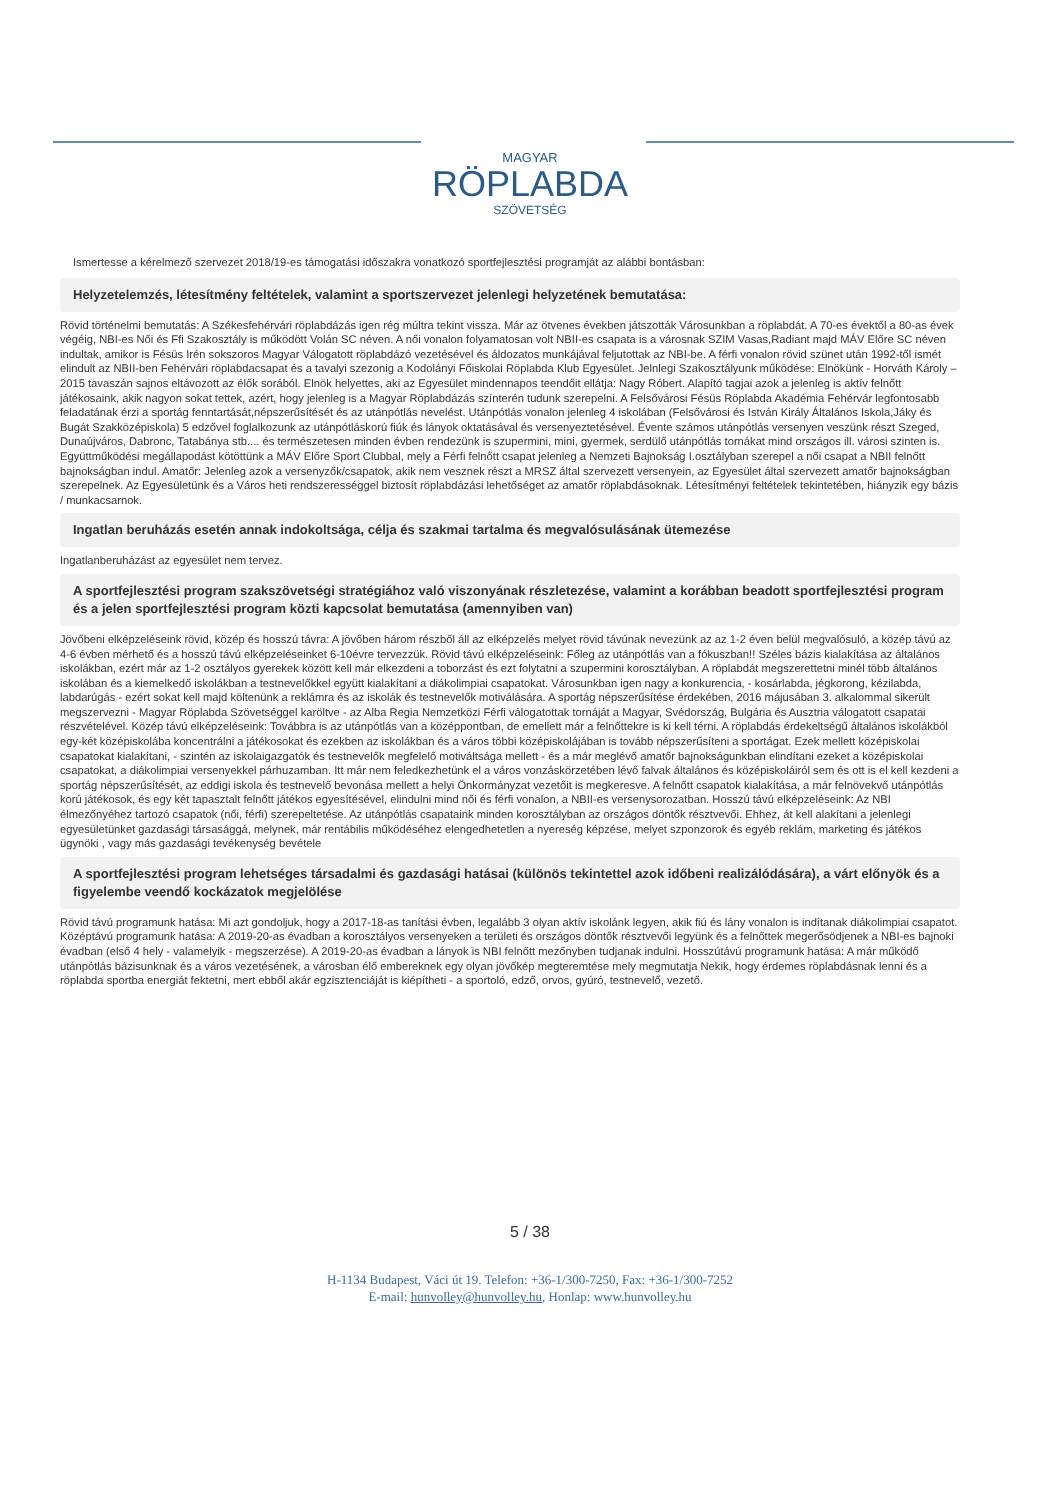MAGYAR
RÖPLABDA
SZÖVETSÉG
Ismertesse a kérelmező szervezet 2018/19-es támogatási időszakra vonatkozó sportfejlesztési programját az alábbi bontásban:
Helyzetelemzés, létesítmény feltételek, valamint a sportszervezet jelenlegi helyzetének bemutatása:
Rövid történelmi bemutatás: A Székesfehérvári röplabdázás igen rég múltra tekint vissza. Már az ötvenes években játszották Városunkban a röplabdát. A 70-es évektől a 80-as évek végéig, NBI-es Női és Ffi Szakosztály is működött Volán SC néven. A női vonalon folyamatosan volt NBII-es csapata is a városnak SZIM Vasas,Radiant majd MÁV Előre SC néven indultak, amikor is Fésüs Irén sokszoros Magyar Válogatott röplabdázó vezetésével és áldozatos munkájával feljutottak az NBI-be. A férfi vonalon rövid szünet után 1992-től ismét elindult az NBII-ben Fehérvári röplabdacsapat és a tavalyi szezonig a Kodolányi Főiskolai Röplabda Klub Egyesület. Jelnlegi Szakosztályunk működése: Elnökünk - Horváth Károly – 2015 tavaszán sajnos eltávozott az élők sorából. Elnök helyettes, aki az Egyesület mindennapos teendőit ellátja: Nagy Róbert. Alapító tagjai azok a jelenleg is aktív felnőtt játékosaink, akik nagyon sokat tettek, azért, hogy jelenleg is a Magyar Röplabdázás színterén tudunk szerepelni. A Felsővárosi Fésüs Röplabda Akadémia Fehérvár legfontosabb feladatának érzi a sportág fenntartását,népszerűsítését és az utánpótlás nevelést. Utánpótlás vonalon jelenleg 4 iskolában (Felsővárosi és István Király Általános Iskola,Jáky és Bugát Szakközépiskola) 5 edzővel foglalkozunk az utánpótláskorú fiúk és lányok oktatásával és versenyeztetésével. Évente számos utánpótlás versenyen veszünk részt Szeged, Dunaújváros, Dabronc, Tatabánya stb.... és természetesen minden évben rendezünk is szupermini, mini, gyermek, serdülő utánpótlás tornákat mind országos ill. városi szinten is. Együttműködési megállapodást kötöttünk a MÁV Előre Sport Clubbal, mely a Férfi felnőtt csapat jelenleg a Nemzeti Bajnokság I.osztályban szerepel a női csapat a NBII felnőtt bajnokságban indul. Amatőr: Jelenleg azok a versenyzők/csapatok, akik nem vesznek részt a MRSZ által szervezett versenyein, az Egyesület által szervezett amatőr bajnokságban szerepelnek. Az Egyesületünk és a Város heti rendszerességgel biztosít röplabdázási lehetőséget az amatőr röplabdásoknak. Létesítményi feltételek tekintetében, hiányzik egy bázis / munkacsarnok.
Ingatlan beruházás esetén annak indokoltsága, célja és szakmai tartalma és megvalósulásának ütemezése
Ingatlanberuházást az egyesület nem tervez.
A sportfejlesztési program szakszövetségi stratégiához való viszonyának részletezése, valamint a korábban beadott sportfejlesztési program és a jelen sportfejlesztési program közti kapcsolat bemutatása (amennyiben van)
Jövőbeni elképzeléseink rövid, közép és hosszú távra: A jövőben három részből áll az elképzelés melyet rövid távúnak nevezünk az az 1-2 éven belül megvalósuló, a közép távú az 4-6 évben mérhető és a hosszú távú elképzeléseinket 6-10évre tervezzük. Rövid távú elképzeléseink: Főleg az utánpótlás van a fókuszban!! Széles bázis kialakítása az általános iskolákban, ezért már az 1-2 osztályos gyerekek között kell már elkezdeni a toborzást és ezt folytatni a szupermini korosztályban. A röplabdát megszerettetni minél több általános iskolában és a kiemelkedő iskolákban a testnevelőkkel együtt kialakítani a diákolimpiai csapatokat. Városunkban igen nagy a konkurencia, - kosárlabda, jégkorong, kézilabda, labdarúgás - ezért sokat kell majd költenünk a reklámra és az iskolák és testnevelők motiválására. A sportág népszerűsítése érdekében, 2016 májusában 3. alkalommal sikerült megszervezni - Magyar Röplabda Szövetséggel karöltve - az Alba Regia Nemzetközi Férfi válogatottak tornáját a Magyar, Svédország, Bulgária és Ausztria válogatott csapatai részvételével. Közép távú elképzeléseink: Továbbra is az utánpótlás van a középpontban, de emellett már a felnőttekre is ki kell térni. A röplabdás érdekeltségű általános iskolákból egy-két középiskolába koncentrálni a játékosokat és ezekben az iskolákban és a város többi középiskolájában is tovább népszerűsíteni a sportágat. Ezek mellett középiskolai csapatokat kialakítani, - szintén az iskolaigazgatók és testnevelők megfelelő motiváltsága mellett - és a már meglévő amatőr bajnokságunkban elindítani ezeket a középiskolai csapatokat, a diákolimpiai versenyekkel párhuzamban. Itt már nem feledkezhetünk el a város vonzáskörzetében lévő falvak általános és középiskoláiról sem és ott is el kell kezdeni a sportág népszerűsítését, az eddigi iskola és testnevelő bevonása mellett a helyi Önkormányzat vezetőit is megkeresve. A felnőtt csapatok kialakítása, a már felnövekvő utánpótlás korú játékosok, és egy két tapasztalt felnőtt játékos egyesítésével, elindulni mind női és férfi vonalon, a NBII-es versenysorozatban. Hosszú távú elképzeléseink: Az NBI élmezőnyéhez tartozó csapatok (női, férfi) szerepeltetése. Az utánpótlás csapataink minden korosztályban az országos döntők résztvevői. Ehhez, át kell alakítani a jelenlegi egyesületünket gazdasági társasággá, melynek, már rentábilis működéséhez elengedhetetlen a nyereség képzése, melyet szponzorok és egyéb reklám, marketing és játékos ügynöki , vagy más gazdasági tevékenység bevétele
A sportfejlesztési program lehetséges társadalmi és gazdasági hatásai (különös tekintettel azok időbeni realizálódására), a várt előnyök és a figyelembe veendő kockázatok megjelölése
Rövid távú programunk hatása: Mi azt gondoljuk, hogy a 2017-18-as tanítási évben, legalább 3 olyan aktív iskolánk legyen, akik fiú és lány vonalon is indítanak diákolimpiai csapatot. Középtávú programunk hatása: A 2019-20-as évadban a korosztályos versenyeken a területi és országos döntők résztvevői legyünk és a felnőttek megerősödjenek a NBI-es bajnoki évadban (első 4 hely - valamelyik - megszerzése). A 2019-20-as évadban a lányok is NBI felnőtt mezőnyben tudjanak indulni. Hosszútávú programunk hatása: A már működő utánpótlás bázisunknak és a város vezetésének, a városban élő embereknek egy olyan jövőkép megteremtése mely megmutatja Nekik, hogy érdemes röplabdásnak lenni és a röplabda sportba energiát fektetni, mert ebből akár egzisztenciáját is kiépítheti - a sportoló, edző, orvos, gyúró, testnevelő, vezető.
5 / 38
H-1134 Budapest, Váci út 19. Telefon: +36-1/300-7250, Fax: +36-1/300-7252
E-mail: hunvolley@hunvolley.hu, Honlap: www.hunvolley.hu